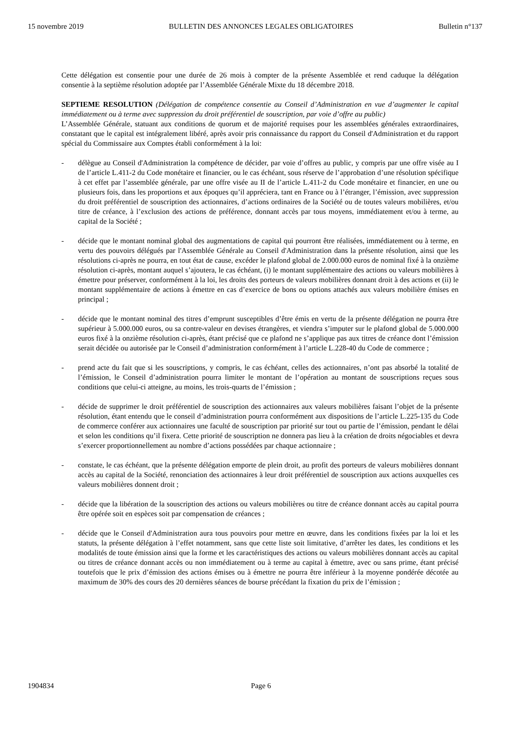15 novembre 2019 BULLETIN DES ANNONCES LEGALES OBLIGATOIRES Bulletin n°137
Cette délégation est consentie pour une durée de 26 mois à compter de la présente Assemblée et rend caduque la délégation consentie à la septième résolution adoptée par l’Assemblée Générale Mixte du 18 décembre 2018.
SEPTIEME RESOLUTION (Délégation de compétence consentie au Conseil d’Administration en vue d’augmenter le capital immédiatement ou à terme avec suppression du droit préférentiel de souscription, par voie d’offre au public)
L’Assemblée Générale, statuant aux conditions de quorum et de majorité requises pour les assemblées générales extraordinaires, constatant que le capital est intégralement libéré, après avoir pris connaissance du rapport du Conseil d'Administration et du rapport spécial du Commissaire aux Comptes établi conformément à la loi:
- délègue au Conseil d'Administration la compétence de décider, par voie d’offres au public, y compris par une offre visée au I de l’article L.411-2 du Code monétaire et financier, ou le cas échéant, sous réserve de l’approbation d’une résolution spécifique à cet effet par l’assemblée générale, par une offre visée au II de l’article L.411-2 du Code monétaire et financier, en une ou plusieurs fois, dans les proportions et aux époques qu’il appréciera, tant en France ou à l’étranger, l’émission, avec suppression du droit préférentiel de souscription des actionnaires, d’actions ordinaires de la Société ou de toutes valeurs mobilières, et/ou titre de créance, à l’exclusion des actions de préférence, donnant accès par tous moyens, immédiatement et/ou à terme, au capital de la Société ;
- décide que le montant nominal global des augmentations de capital qui pourront être réalisées, immédiatement ou à terme, en vertu des pouvoirs délégués par l'Assemblée Générale au Conseil d'Administration dans la présente résolution, ainsi que les résolutions ci-après ne pourra, en tout état de cause, excéder le plafond global de 2.000.000 euros de nominal fixé à la onzième résolution ci-après, montant auquel s’ajoutera, le cas échéant, (i) le montant supplémentaire des actions ou valeurs mobilières à émettre pour préserver, conformément à la loi, les droits des porteurs de valeurs mobilières donnant droit à des actions et (ii) le montant supplémentaire de actions à émettre en cas d’exercice de bons ou options attachés aux valeurs mobilière émises en principal ;
- décide que le montant nominal des titres d’emprunt susceptibles d’être émis en vertu de la présente délégation ne pourra être supérieur à 5.000.000 euros, ou sa contre-valeur en devises étrangères, et viendra s’imputer sur le plafond global de 5.000.000 euros fixé à la onzième résolution ci-après, étant précisé que ce plafond ne s’applique pas aux titres de créance dont l’émission serait décidée ou autorisée par le Conseil d’administration conformément à l’article L.228-40 du Code de commerce ;
- prend acte du fait que si les souscriptions, y compris, le cas échéant, celles des actionnaires, n’ont pas absorbé la totalité de l’émission, le Conseil d’administration pourra limiter le montant de l’opération au montant de souscriptions reçues sous conditions que celui-ci atteigne, au moins, les trois-quarts de l’émission ;
- décide de supprimer le droit préférentiel de souscription des actionnaires aux valeurs mobilières faisant l’objet de la présente résolution, étant entendu que le conseil d’administration pourra conformément aux dispositions de l’article L.225-135 du Code de commerce conférer aux actionnaires une faculté de souscription par priorité sur tout ou partie de l’émission, pendant le délai et selon les conditions qu’il fixera. Cette priorité de souscription ne donnera pas lieu à la création de droits négociables et devra s’exercer proportionnellement au nombre d’actions possédées par chaque actionnaire ;
- constate, le cas échéant, que la présente délégation emporte de plein droit, au profit des porteurs de valeurs mobilières donnant accès au capital de la Société, renonciation des actionnaires à leur droit préférentiel de souscription aux actions auxquelles ces valeurs mobilières donnent droit ;
- décide que la libération de la souscription des actions ou valeurs mobilières ou titre de créance donnant accès au capital pourra être opérée soit en espèces soit par compensation de créances ;
- décide que le Conseil d'Administration aura tous pouvoirs pour mettre en œuvre, dans les conditions fixées par la loi et les statuts, la présente délégation à l’effet notamment, sans que cette liste soit limitative, d’arrêter les dates, les conditions et les modalités de toute émission ainsi que la forme et les caractéristiques des actions ou valeurs mobilières donnant accès au capital ou titres de créance donnant accès ou non immédiatement ou à terme au capital à émettre, avec ou sans prime, étant précisé toutefois que le prix d’émission des actions émises ou à émettre ne pourra être inférieur à la moyenne pondérée décotée au maximum de 30% des cours des 20 dernières séances de bourse précédant la fixation du prix de l’émission ;
1904834 Page 6